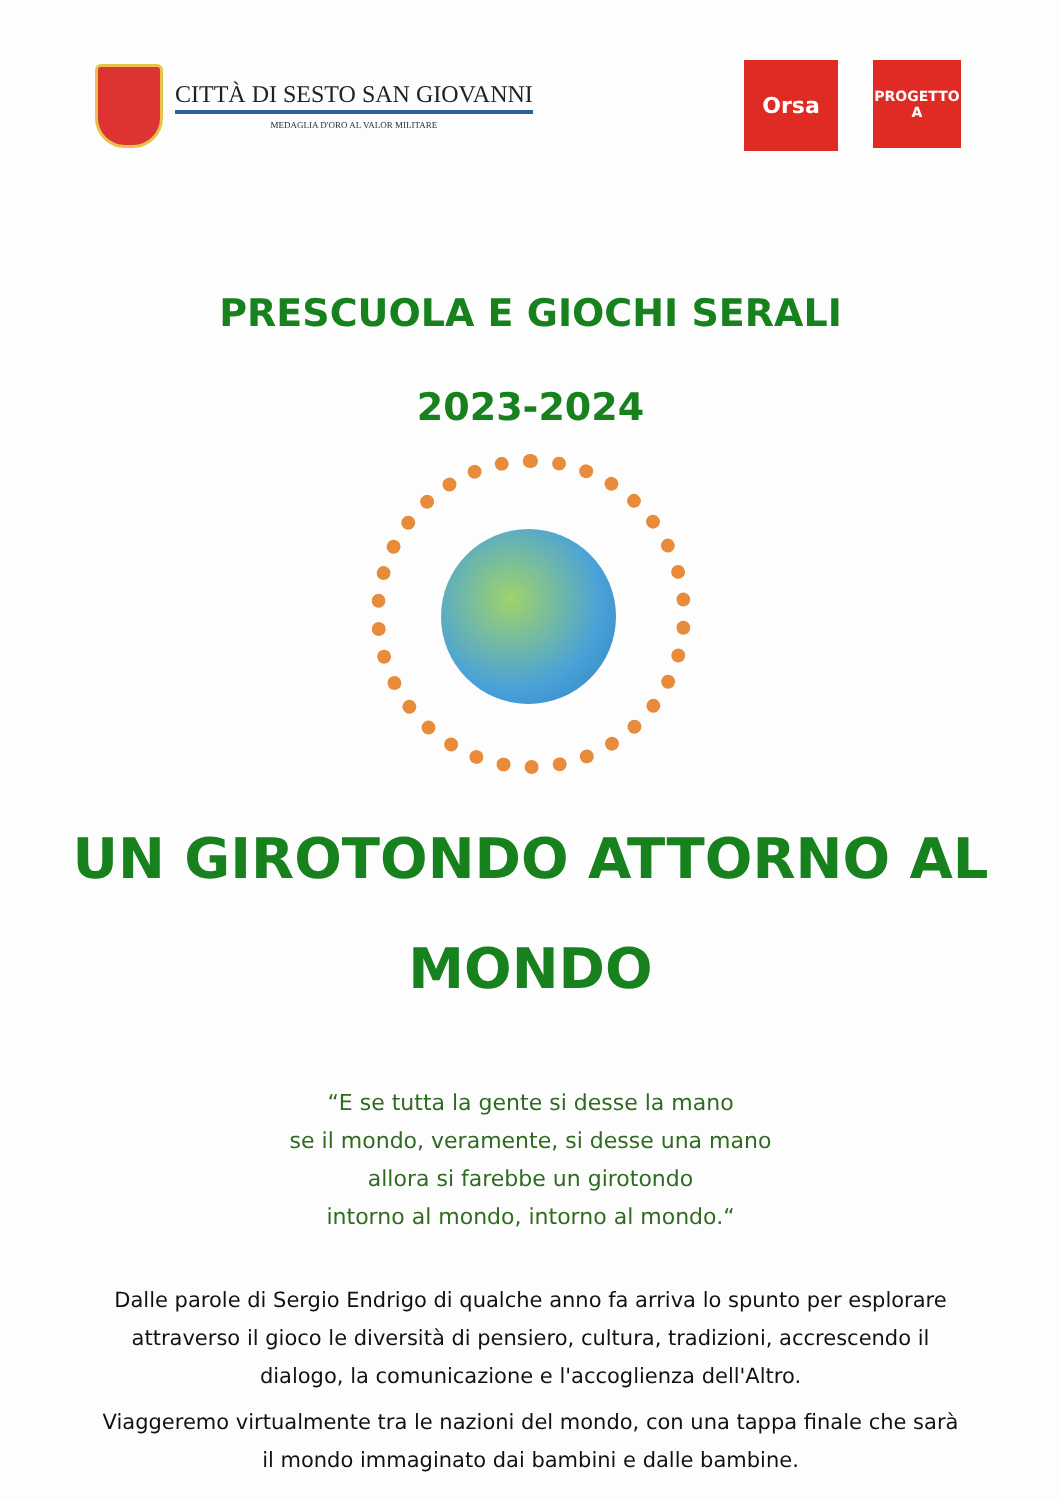CITTÀ DI SESTO SAN GIOVANNI
MEDAGLIA D'ORO AL VALOR MILITARE
Orsa
PROGETTO
A
PRESCUOLA E GIOCHI SERALI
2023-2024
UN GIROTONDO ATTORNO AL
MONDO
“E se tutta la gente si desse la mano
se il mondo, veramente, si desse una mano
allora si farebbe un girotondo
intorno al mondo, intorno al mondo.“
Dalle parole di Sergio Endrigo di qualche anno fa arriva lo spunto per esplorare attraverso il gioco le diversità di pensiero, cultura, tradizioni, accrescendo il dialogo, la comunicazione e l'accoglienza dell'Altro.
Viaggeremo virtualmente tra le nazioni del mondo, con una tappa finale che sarà il mondo immaginato dai bambini e dalle bambine.